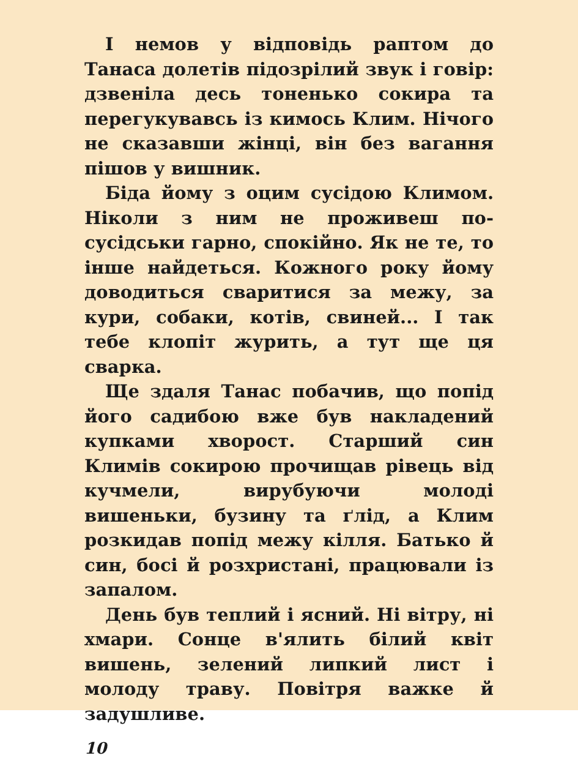І немов у відповідь раптом до Танаса долетів підозрілий звук і говір: дзвеніла десь тоненько сокира та перегукувавсь із кимось Клим. Нічого не сказавши жінці, він без вагання пішов у вишник.
Біда йому з оцим сусідою Климом. Ніколи з ним не проживеш по-сусідськи гарно, спокійно. Як не те, то інше найдеться. Кожного року йому доводиться сваритися за межу, за кури, собаки, котів, свиней... І так тебе клопіт журить, а тут ще ця сварка.
Ще здаля Танас побачив, що попід його садибою вже був накладений купками хворост. Старший син Климів сокирою прочищав рівець від кучмели, вирубуючи молоді вишеньки, бузину та ґлід, а Клим розкидав попід межу кілля. Батько й син, босі й розхристані, працювали із запалом.
День був теплий і ясний. Ні вітру, ні хмари. Сонце в'ялить білий квіт вишень, зелений липкий лист і молоду траву. Повітря важке й задушливе.
10